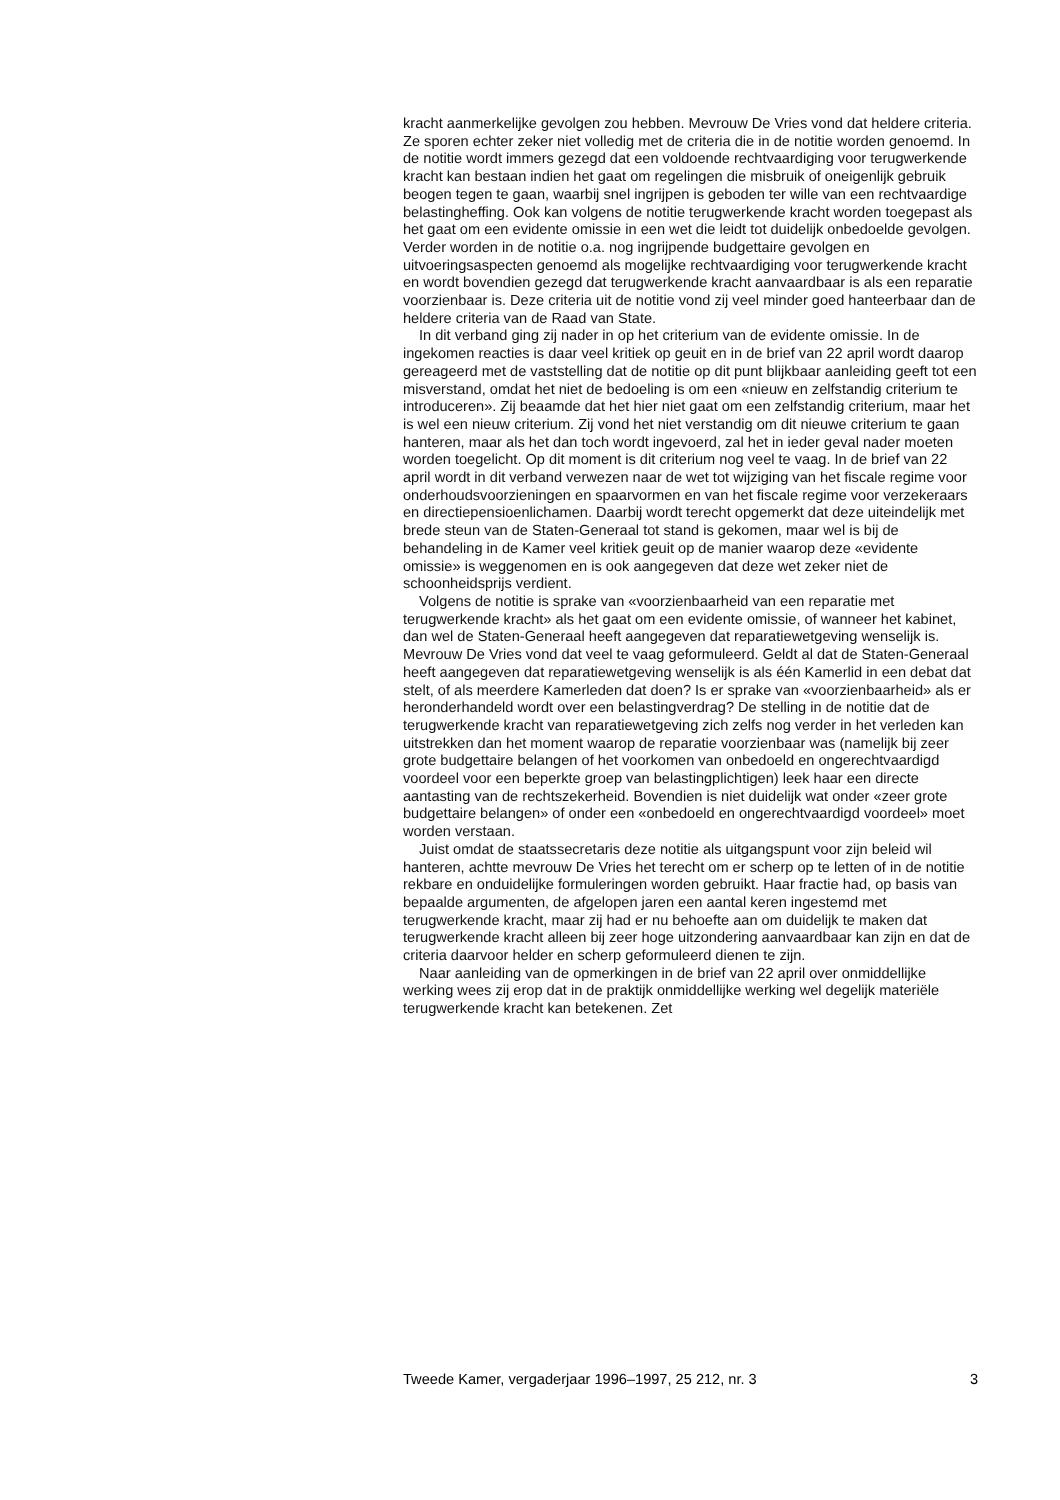kracht aanmerkelijke gevolgen zou hebben. Mevrouw De Vries vond dat heldere criteria. Ze sporen echter zeker niet volledig met de criteria die in de notitie worden genoemd. In de notitie wordt immers gezegd dat een voldoende rechtvaardiging voor terugwerkende kracht kan bestaan indien het gaat om regelingen die misbruik of oneigenlijk gebruik beogen tegen te gaan, waarbij snel ingrijpen is geboden ter wille van een rechtvaardige belastingheffing. Ook kan volgens de notitie terugwerkende kracht worden toegepast als het gaat om een evidente omissie in een wet die leidt tot duidelijk onbedoelde gevolgen. Verder worden in de notitie o.a. nog ingrijpende budgettaire gevolgen en uitvoeringsaspecten genoemd als mogelijke rechtvaardiging voor terugwerkende kracht en wordt bovendien gezegd dat terugwerkende kracht aanvaardbaar is als een reparatie voorzienbaar is. Deze criteria uit de notitie vond zij veel minder goed hanteerbaar dan de heldere criteria van de Raad van State.
In dit verband ging zij nader in op het criterium van de evidente omissie. In de ingekomen reacties is daar veel kritiek op geuit en in de brief van 22 april wordt daarop gereageerd met de vaststelling dat de notitie op dit punt blijkbaar aanleiding geeft tot een misverstand, omdat het niet de bedoeling is om een «nieuw en zelfstandig criterium te introduceren». Zij beaamde dat het hier niet gaat om een zelfstandig criterium, maar het is wel een nieuw criterium. Zij vond het niet verstandig om dit nieuwe criterium te gaan hanteren, maar als het dan toch wordt ingevoerd, zal het in ieder geval nader moeten worden toegelicht. Op dit moment is dit criterium nog veel te vaag. In de brief van 22 april wordt in dit verband verwezen naar de wet tot wijziging van het fiscale regime voor onderhoudsvoorzieningen en spaarvormen en van het fiscale regime voor verzekeraars en directiepensioenlichamen. Daarbij wordt terecht opgemerkt dat deze uiteindelijk met brede steun van de Staten-Generaal tot stand is gekomen, maar wel is bij de behandeling in de Kamer veel kritiek geuit op de manier waarop deze «evidente omissie» is weggenomen en is ook aangegeven dat deze wet zeker niet de schoonheidsprijs verdient.
Volgens de notitie is sprake van «voorzienbaarheid van een reparatie met terugwerkende kracht» als het gaat om een evidente omissie, of wanneer het kabinet, dan wel de Staten-Generaal heeft aangegeven dat reparatiewetgeving wenselijk is. Mevrouw De Vries vond dat veel te vaag geformuleerd. Geldt al dat de Staten-Generaal heeft aangegeven dat reparatiewetgeving wenselijk is als één Kamerlid in een debat dat stelt, of als meerdere Kamerleden dat doen? Is er sprake van «voorzienbaarheid» als er heronderhandeld wordt over een belastingverdrag? De stelling in de notitie dat de terugwerkende kracht van reparatiewetgeving zich zelfs nog verder in het verleden kan uitstrekken dan het moment waarop de reparatie voorzienbaar was (namelijk bij zeer grote budgettaire belangen of het voorkomen van onbedoeld en ongerechtvaardigd voordeel voor een beperkte groep van belastingplichtigen) leek haar een directe aantasting van de rechtszekerheid. Bovendien is niet duidelijk wat onder «zeer grote budgettaire belangen» of onder een «onbedoeld en ongerechtvaardigd voordeel» moet worden verstaan.
Juist omdat de staatssecretaris deze notitie als uitgangspunt voor zijn beleid wil hanteren, achtte mevrouw De Vries het terecht om er scherp op te letten of in de notitie rekbare en onduidelijke formuleringen worden gebruikt. Haar fractie had, op basis van bepaalde argumenten, de afgelopen jaren een aantal keren ingestemd met terugwerkende kracht, maar zij had er nu behoefte aan om duidelijk te maken dat terugwerkende kracht alleen bij zeer hoge uitzondering aanvaardbaar kan zijn en dat de criteria daarvoor helder en scherp geformuleerd dienen te zijn.
Naar aanleiding van de opmerkingen in de brief van 22 april over onmiddellijke werking wees zij erop dat in de praktijk onmiddellijke werking wel degelijk materiële terugwerkende kracht kan betekenen. Zet
Tweede Kamer, vergaderjaar 1996–1997, 25 212, nr. 3 3